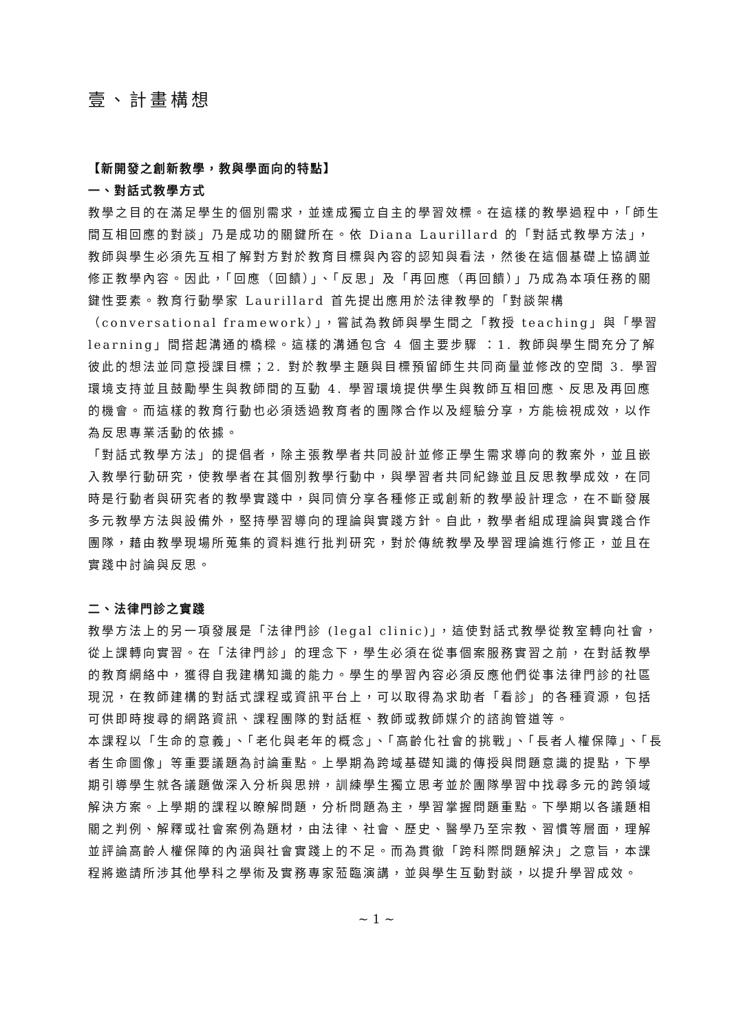壹、計畫構想
【新開發之創新教學，教與學面向的特點】
一、對話式教學方式
教學之目的在滿足學生的個別需求，並達成獨立自主的學習效標。在這樣的教學過程中，「師生間互相回應的對談」乃是成功的關鍵所在。依 Diana Laurillard 的「對話式教學方法」，教師與學生必須先互相了解對方對於教育目標與內容的認知與看法，然後在這個基礎上協調並修正教學內容。因此，「回應（回饋）」、「反思」及「再回應（再回饋）」乃成為本項任務的關鍵性要素。教育行動學家 Laurillard 首先提出應用於法律教學的「對談架構（conversational framework）」，嘗試為教師與學生間之「教授 teaching」與「學習 learning」間搭起溝通的橋樑。這樣的溝通包含 4 個主要步驟 ：1. 教師與學生間充分了解彼此的想法並同意授課目標；2. 對於教學主題與目標預留師生共同商量並修改的空間 3. 學習環境支持並且鼓勵學生與教師間的互動 4. 學習環境提供學生與教師互相回應、反思及再回應的機會。而這樣的教育行動也必須透過教育者的團隊合作以及經驗分享，方能檢視成效，以作為反思專業活動的依據。
「對話式教學方法」的提倡者，除主張教學者共同設計並修正學生需求導向的教案外，並且嵌入教學行動研究，使教學者在其個別教學行動中，與學習者共同紀錄並且反思教學成效，在同時是行動者與研究者的教學實踐中，與同儕分享各種修正或創新的教學設計理念，在不斷發展多元教學方法與設備外，堅持學習導向的理論與實踐方針。自此，教學者組成理論與實踐合作團隊，藉由教學現場所蒐集的資料進行批判研究，對於傳統教學及學習理論進行修正，並且在實踐中討論與反思。
二、法律門診之實踐
教學方法上的另一項發展是「法律門診 (legal clinic)」，這使對話式教學從教室轉向社會，從上課轉向實習。在「法律門診」的理念下，學生必須在從事個案服務實習之前，在對話教學的教育網絡中，獲得自我建構知識的能力。學生的學習內容必須反應他們從事法律門診的社區現況，在教師建構的對話式課程或資訊平台上，可以取得為求助者「看診」的各種資源，包括可供即時搜尋的網路資訊、課程團隊的對話框、教師或教師媒介的諮詢管道等。
本課程以「生命的意義」、「老化與老年的概念」、「高齡化社會的挑戰」、「長者人權保障」、「長者生命圖像」等重要議題為討論重點。上學期為跨域基礎知識的傳授與問題意識的提點，下學期引導學生就各議題做深入分析與思辨，訓練學生獨立思考並於團隊學習中找尋多元的跨領域解決方案。上學期的課程以瞭解問題，分析問題為主，學習掌握問題重點。下學期以各議題相關之判例、解釋或社會案例為題材，由法律、社會、歷史、醫學乃至宗教、習慣等層面，理解並評論高齡人權保障的內涵與社會實踐上的不足。而為貫徹「跨科際問題解決」之意旨，本課程將邀請所涉其他學科之學術及實務專家蒞臨演講，並與學生互動對談，以提升學習成效。
~ 1 ~